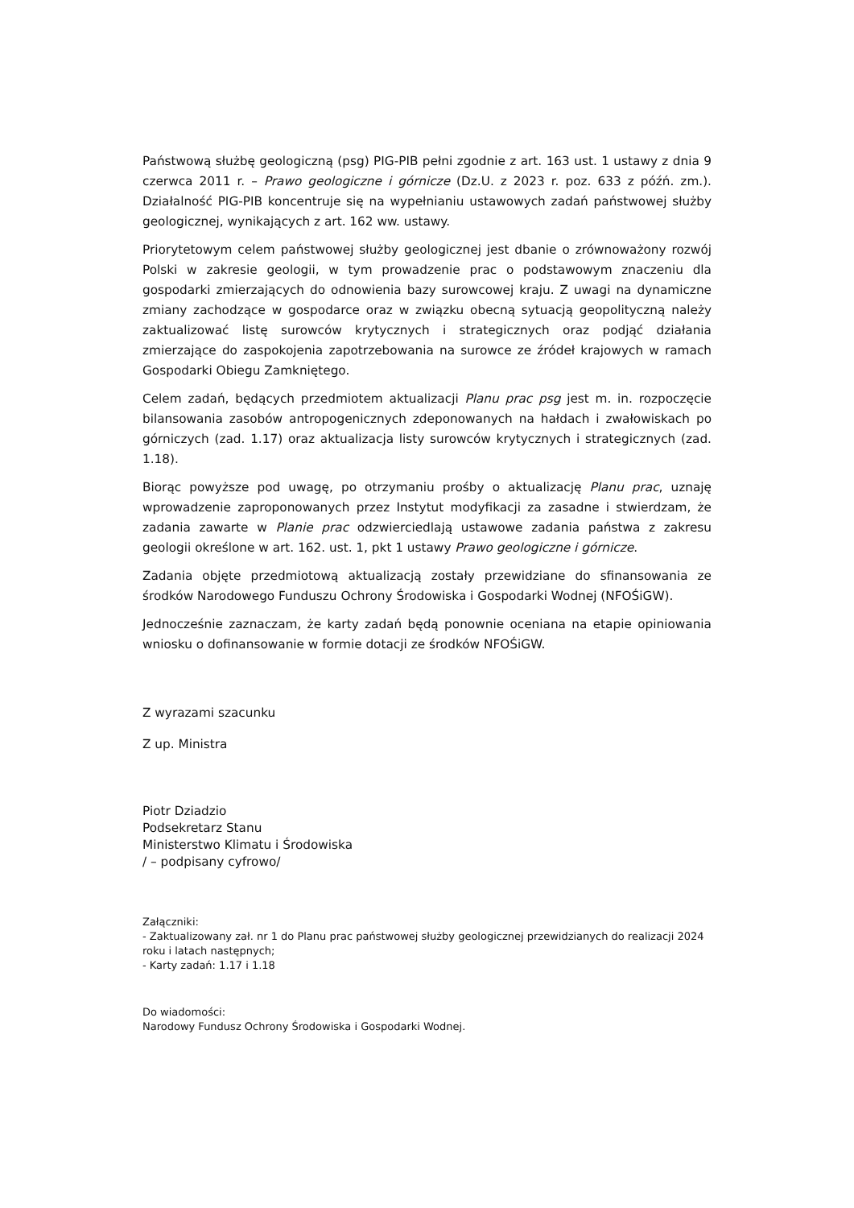Państwową służbę geologiczną (psg) PIG-PIB pełni zgodnie z art. 163 ust. 1 ustawy z dnia 9 czerwca 2011 r. – Prawo geologiczne i górnicze (Dz.U. z 2023 r. poz. 633 z późń. zm.). Działalność PIG-PIB koncentruje się na wypełnianiu ustawowych zadań państwowej służby geologicznej, wynikających z art. 162 ww. ustawy.
Priorytetowym celem państwowej służby geologicznej jest dbanie o zrównoważony rozwój Polski w zakresie geologii, w tym prowadzenie prac o podstawowym znaczeniu dla gospodarki zmierzających do odnowienia bazy surowcowej kraju. Z uwagi na dynamiczne zmiany zachodzące w gospodarce oraz w związku obecną sytuacją geopolityczną należy zaktualizować listę surowców krytycznych i strategicznych oraz podjąć działania zmierzające do zaspokojenia zapotrzebowania na surowce ze źródeł krajowych w ramach Gospodarki Obiegu Zamkniętego.
Celem zadań, będących przedmiotem aktualizacji Planu prac psg jest m. in. rozpoczęcie bilansowania zasobów antropogenicznych zdeponowanych na hałdach i zwałowiskach po górniczych (zad. 1.17) oraz aktualizacja listy surowców krytycznych i strategicznych (zad. 1.18).
Biorąc powyższe pod uwagę, po otrzymaniu prośby o aktualizację Planu prac, uznaję wprowadzenie zaproponowanych przez Instytut modyfikacji za zasadne i stwierdzam, że zadania zawarte w Planie prac odzwierciedlają ustawowe zadania państwa z zakresu geologii określone w art. 162. ust. 1, pkt 1 ustawy Prawo geologiczne i górnicze.
Zadania objęte przedmiotową aktualizacją zostały przewidziane do sfinansowania ze środków Narodowego Funduszu Ochrony Środowiska i Gospodarki Wodnej (NFOŚiGW).
Jednocześnie zaznaczam, że karty zadań będą ponownie oceniana na etapie opiniowania wniosku o dofinansowanie w formie dotacji ze środków NFOŚiGW.
Z wyrazami szacunku
Z up. Ministra
Piotr Dziadzio
Podsekretarz Stanu
Ministerstwo Klimatu i Środowiska
/ – podpisany cyfrowo/
Załączniki:
- Zaktualizowany zał. nr 1 do Planu prac państwowej służby geologicznej przewidzianych do realizacji 2024 roku i latach następnych;
- Karty zadań: 1.17 i 1.18
Do wiadomości:
Narodowy Fundusz Ochrony Środowiska i Gospodarki Wodnej.